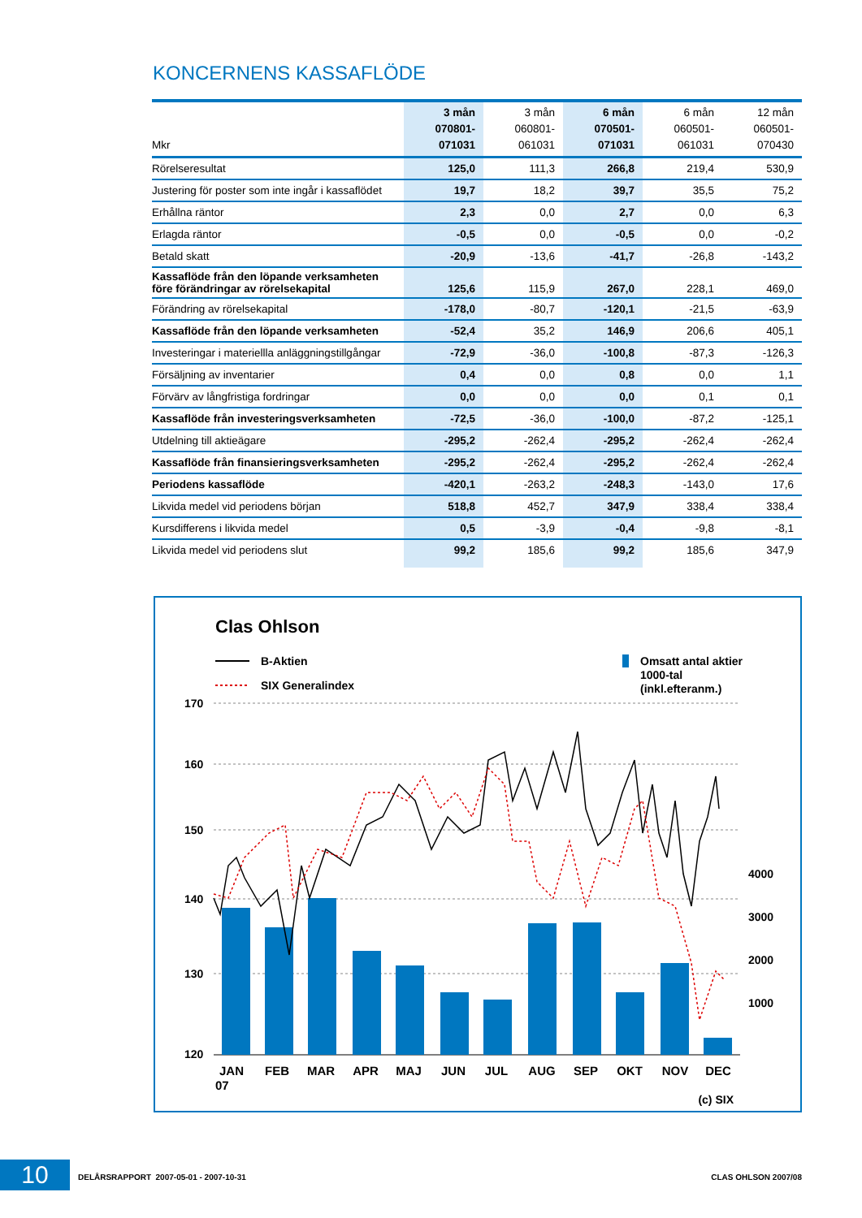KONCERNENS KASSAFLÖDE
| Mkr | 3 mån 070801- 071031 | 3 mån 060801- 061031 | 6 mån 070501- 071031 | 6 mån 060501- 061031 | 12 mån 060501- 070430 |
| --- | --- | --- | --- | --- | --- |
| Rörelseresultat | 125,0 | 111,3 | 266,8 | 219,4 | 530,9 |
| Justering för poster som inte ingår i kassaflödet | 19,7 | 18,2 | 39,7 | 35,5 | 75,2 |
| Erhållna räntor | 2,3 | 0,0 | 2,7 | 0,0 | 6,3 |
| Erlagda räntor | -0,5 | 0,0 | -0,5 | 0,0 | -0,2 |
| Betald skatt | -20,9 | -13,6 | -41,7 | -26,8 | -143,2 |
| Kassaflöde från den löpande verksamheten före förändringar av rörelsekapital | 125,6 | 115,9 | 267,0 | 228,1 | 469,0 |
| Förändring av rörelsekapital | -178,0 | -80,7 | -120,1 | -21,5 | -63,9 |
| Kassaflöde från den löpande verksamheten | -52,4 | 35,2 | 146,9 | 206,6 | 405,1 |
| Investeringar i materiellla anläggningstillgångar | -72,9 | -36,0 | -100,8 | -87,3 | -126,3 |
| Försäljning av inventarier | 0,4 | 0,0 | 0,8 | 0,0 | 1,1 |
| Förvärv av långfristiga fordringar | 0,0 | 0,0 | 0,0 | 0,1 | 0,1 |
| Kassaflöde från investeringsverksamheten | -72,5 | -36,0 | -100,0 | -87,2 | -125,1 |
| Utdelning till aktieägare | -295,2 | -262,4 | -295,2 | -262,4 | -262,4 |
| Kassaflöde från finansieringsverksamheten | -295,2 | -262,4 | -295,2 | -262,4 | -262,4 |
| Periodens kassaflöde | -420,1 | -263,2 | -248,3 | -143,0 | 17,6 |
| Likvida medel vid periodens början | 518,8 | 452,7 | 347,9 | 338,4 | 338,4 |
| Kursdifferens i likvida medel | 0,5 | -3,9 | -0,4 | -9,8 | -8,1 |
| Likvida medel vid periodens slut | 99,2 | 185,6 | 99,2 | 185,6 | 347,9 |
Clas Ohlson
B-Aktien
SIX Generalindex
Omsatt antal aktier
1000-tal
(inkl.efteranm.)
170
160
150
140
130
120
4000
3000
2000
1000
JAN
FEB
MAR
APR
MAJ
JUN
JUL
AUG
SEP
OKT
NOV
DEC
07
(c) SIX
10
DELÅRSRAPPORT 2007-05-01 - 2007-10-31 CLAS OHLSON 2007/08